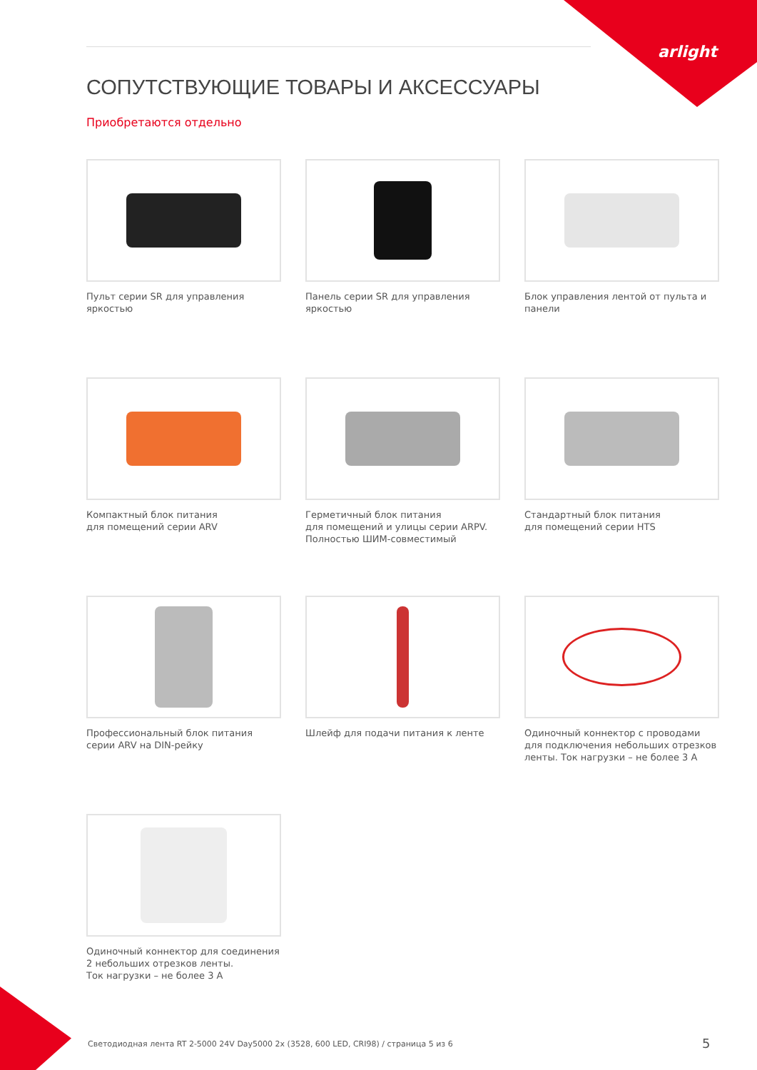arlight
СОПУТСТВУЮЩИЕ ТОВАРЫ И АКСЕССУАРЫ
Приобретаются отдельно
Пульт серии SR для управления яркостью
Панель серии SR для управления яркостью
Блок управления лентой от пульта и панели
Компактный блок питания
для помещений серии ARV
Герметичный блок питания
для помещений и улицы серии ARPV.
Полностью ШИМ-совместимый
Стандартный блок питания
для помещений серии HTS
Профессиональный блок питания
серии ARV на DIN-рейку
Шлейф для подачи питания к ленте
Одиночный коннектор с проводами
для подключения небольших отрезков
ленты. Ток нагрузки – не более 3 А
Одиночный коннектор для соединения
2 небольших отрезков ленты.
Ток нагрузки – не более 3 А
Светодиодная лента RT 2-5000 24V Day5000 2x (3528, 600 LED, CRI98) / страница 5 из 6
5